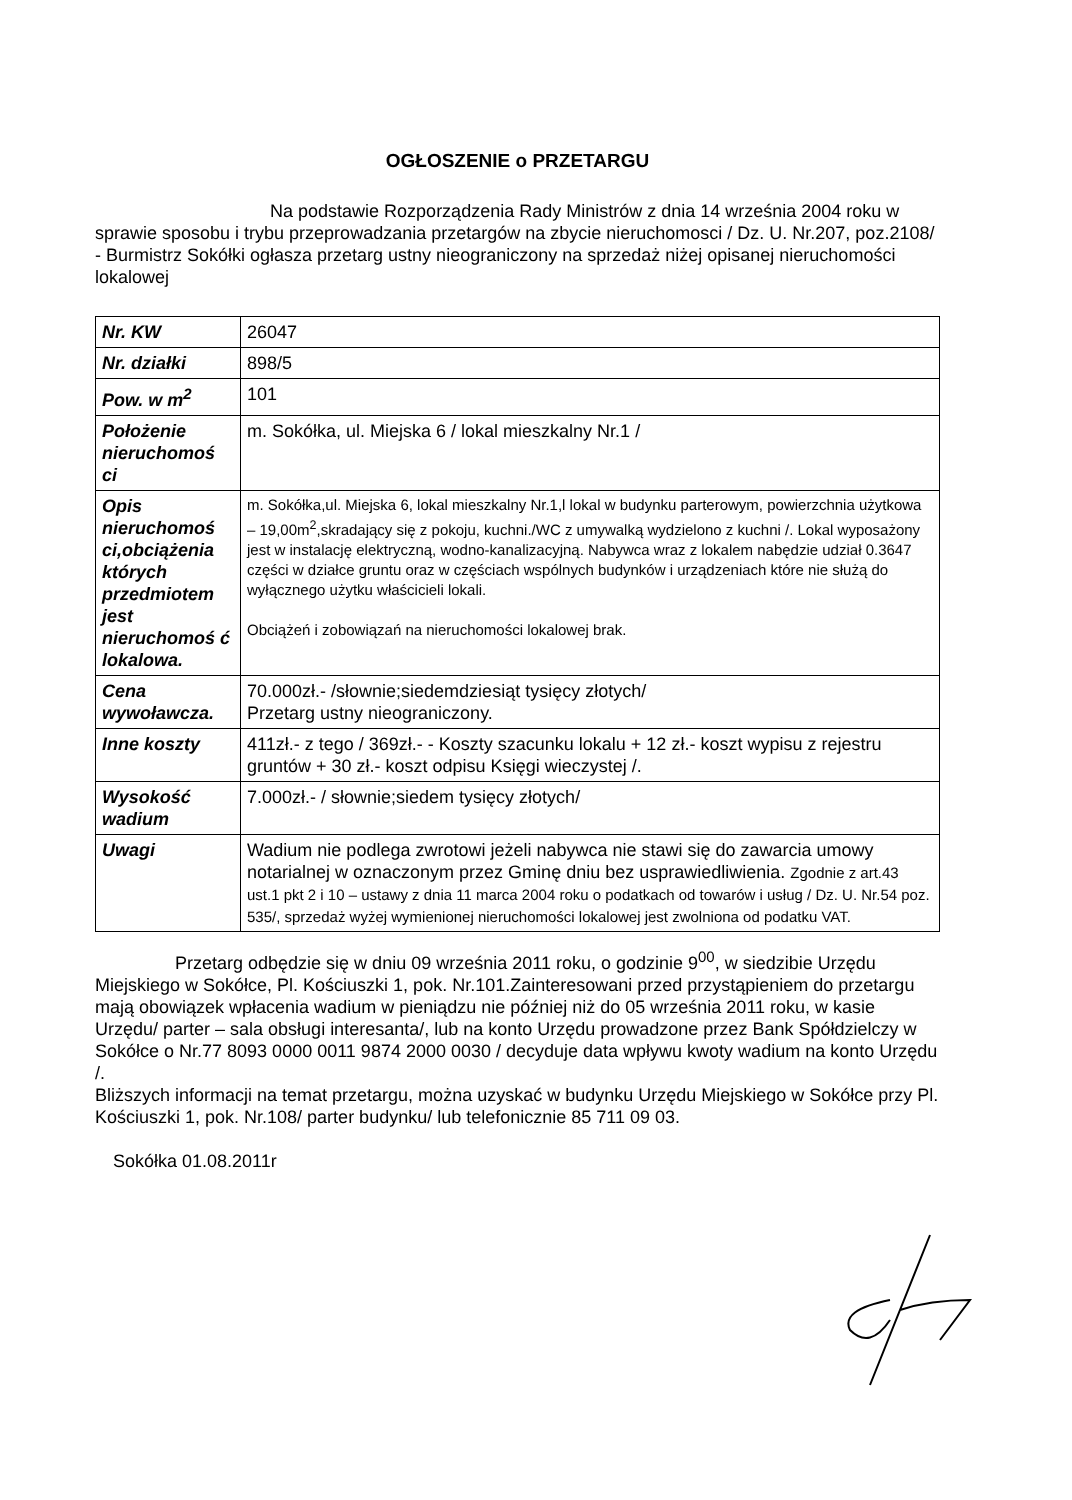OGŁOSZENIE o PRZETARGU
Na podstawie Rozporządzenia Rady Ministrów z dnia 14 września 2004 roku w sprawie sposobu i trybu przeprowadzania przetargów na zbycie nieruchomosci / Dz. U. Nr.207, poz.2108/ - Burmistrz Sokółki ogłasza przetarg ustny nieograniczony na sprzedaż niżej opisanej nieruchomości lokalowej
| Nr. KW | 26047 |
| Nr. działki | 898/5 |
| Pow. w m<sup>2</sup> | 101 |
| Położenie nieruchomoś ci | m. Sokółka, ul. Miejska 6 / lokal mieszkalny Nr.1 / |
| Opis nieruchomoś ci,obciążenia których przedmiotem jest nieruchomoś ć lokalowa. | m. Sokółka,ul. Miejska 6, lokal mieszkalny Nr.1,l lokal w budynku parterowym, powierzchnia użytkowa – 19,00m<sup>2</sup>,skradający się z pokoju, kuchni./WC z umywalką wydzielono z kuchni /. Lokal wyposażony jest w instalację elektryczną, wodno-kanalizacyjną. Nabywca wraz z lokalem nabędzie udział 0.3647 części w działce gruntu oraz w częściach wspólnych budynków i urządzeniach które nie służą do wyłącznego użytku właścicieli lokali. Obciążeń i zobowiązań na nieruchomości lokalowej brak. |
| Cena wywoławcza. | 70.000zł.- /słownie;siedemdziesiąt tysięcy złotych/ Przetarg ustny nieograniczony. |
| Inne koszty | 411zł.- z tego / 369zł.- - Koszty szacunku lokalu + 12 zł.- koszt wypisu z rejestru gruntów + 30 zł.- koszt odpisu Księgi wieczystej /. |
| Wysokość wadium | 7.000zł.- / słownie;siedem tysięcy złotych/ |
| Uwagi | Wadium nie podlega zwrotowi jeżeli nabywca nie stawi się do zawarcia umowy notarialnej w oznaczonym przez Gminę dniu bez usprawiedliwienia. Zgodnie z art.43 ust.1 pkt 2 i 10 – ustawy z dnia 11 marca 2004 roku o podatkach od towarów i usług / Dz. U. Nr.54 poz. 535/, sprzedaż wyżej wymienionej nieruchomości lokalowej jest zwolniona od podatku VAT. |
Przetarg odbędzie się w dniu 09 września 2011 roku, o godzinie 9<sup>00</sup>, w siedzibie Urzędu Miejskiego w Sokółce, Pl. Kościuszki 1, pok. Nr.101.Zainteresowani przed przystąpieniem do przetargu mają obowiązek wpłacenia wadium w pieniądzu nie później niż do 05 września 2011 roku, w kasie Urzędu/ parter – sala obsługi interesanta/, lub na konto Urzędu prowadzone przez Bank Spółdzielczy w Sokółce o Nr.77 8093 0000 0011 9874 2000 0030 / decyduje data wpływu kwoty wadium na konto Urzędu /.
Bliższych informacji na temat przetargu, można uzyskać w budynku Urzędu Miejskiego w Sokółce przy Pl. Kościuszki 1, pok. Nr.108/ parter budynku/ lub telefonicznie 85 711 09 03.
Sokółka 01.08.2011r